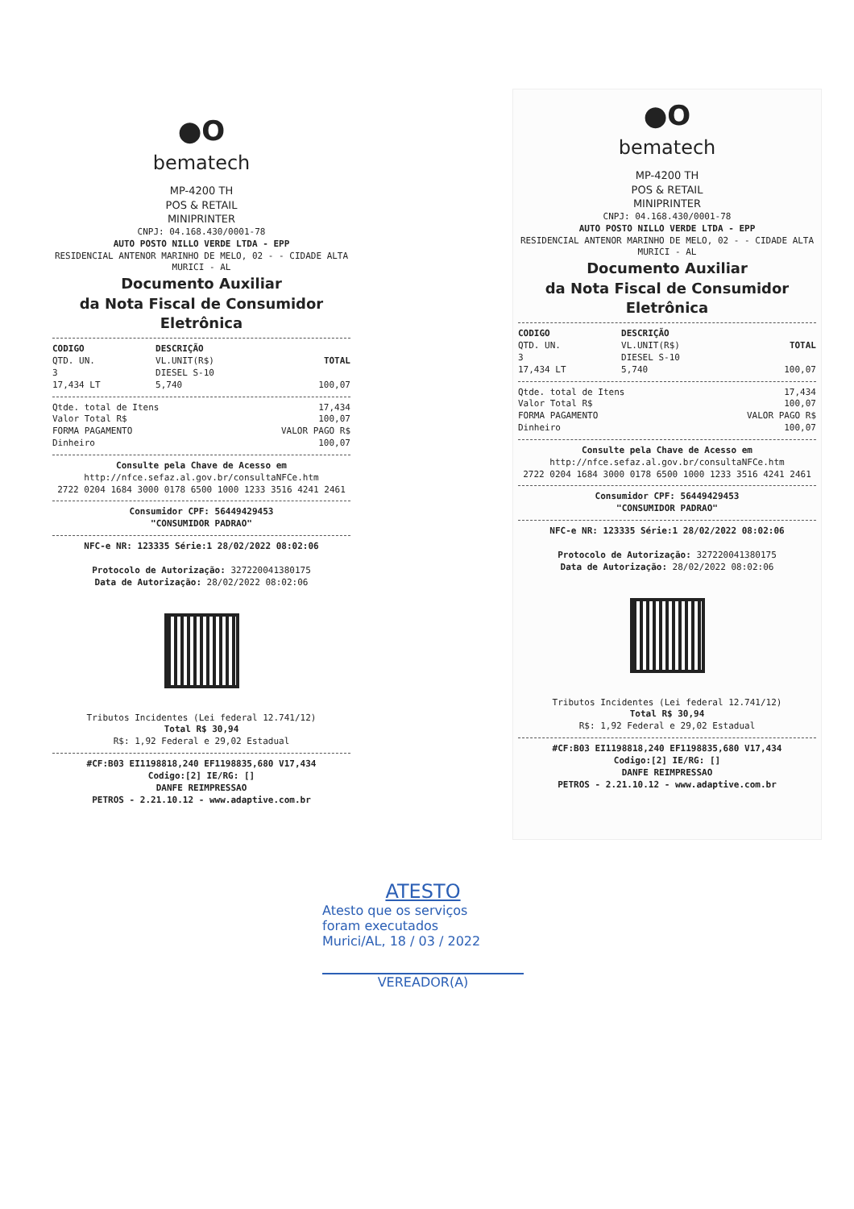●O
bematech
MP-4200 TH
POS & RETAIL
MINIPRINTER
CNPJ: 04.168.430/0001-78
AUTO POSTO NILLO VERDE LTDA - EPP
RESIDENCIAL ANTENOR MARINHO DE MELO, 02 - - CIDADE ALTA
MURICI - AL
Documento Auxiliar
da Nota Fiscal de Consumidor Eletrônica
| CODIGO | DESCRIÇÃO | |
| --- | --- | --- |
| QTD. UN. | VL.UNIT(R$) | TOTAL |
| 3 | DIESEL S-10 | |
| 17,434 LT | 5,740 | 100,07 |
| Qtde. total de Itens | 17,434 |
| Valor Total R$ | 100,07 |
| FORMA PAGAMENTO | VALOR PAGO R$ |
| Dinheiro | 100,07 |
Consulte pela Chave de Acesso em
http://nfce.sefaz.al.gov.br/consultaNFCe.htm
2722 0204 1684 3000 0178 6500 1000 1233 3516 4241 2461
Consumidor CPF: 56449429453
"CONSUMIDOR PADRAO"
NFC-e NR: 123335 Série:1 28/02/2022 08:02:06
Protocolo de Autorização: 327220041380175
Data de Autorização: 28/02/2022 08:02:06
Tributos Incidentes (Lei federal 12.741/12)
Total R$ 30,94
R$: 1,92 Federal e 29,02 Estadual
#CF:B03 EI1198818,240 EF1198835,680 V17,434
Codigo:[2] IE/RG: []
DANFE REIMPRESSAO
PETROS - 2.21.10.12 - www.adaptive.com.br
●O
bematech
MP-4200 TH
POS & RETAIL
MINIPRINTER
CNPJ: 04.168.430/0001-78
AUTO POSTO NILLO VERDE LTDA - EPP
RESIDENCIAL ANTENOR MARINHO DE MELO, 02 - - CIDADE ALTA
MURICI - AL
Documento Auxiliar
da Nota Fiscal de Consumidor Eletrônica
| CODIGO | DESCRIÇÃO | |
| --- | --- | --- |
| QTD. UN. | VL.UNIT(R$) | TOTAL |
| 3 | DIESEL S-10 | |
| 17,434 LT | 5,740 | 100,07 |
| Qtde. total de Itens | 17,434 |
| Valor Total R$ | 100,07 |
| FORMA PAGAMENTO | VALOR PAGO R$ |
| Dinheiro | 100,07 |
Consulte pela Chave de Acesso em
http://nfce.sefaz.al.gov.br/consultaNFCe.htm
2722 0204 1684 3000 0178 6500 1000 1233 3516 4241 2461
Consumidor CPF: 56449429453
"CONSUMIDOR PADRAO"
NFC-e NR: 123335 Série:1 28/02/2022 08:02:06
Protocolo de Autorização: 327220041380175
Data de Autorização: 28/02/2022 08:02:06
Tributos Incidentes (Lei federal 12.741/12)
Total R$ 30,94
R$: 1,92 Federal e 29,02 Estadual
#CF:B03 EI1198818,240 EF1198835,680 V17,434
Codigo:[2] IE/RG: []
DANFE REIMPRESSAO
PETROS - 2.21.10.12 - www.adaptive.com.br
ATESTO
Atesto que os serviços
foram executados
Murici/AL, 18 / 03 / 2022
VEREADOR(A)